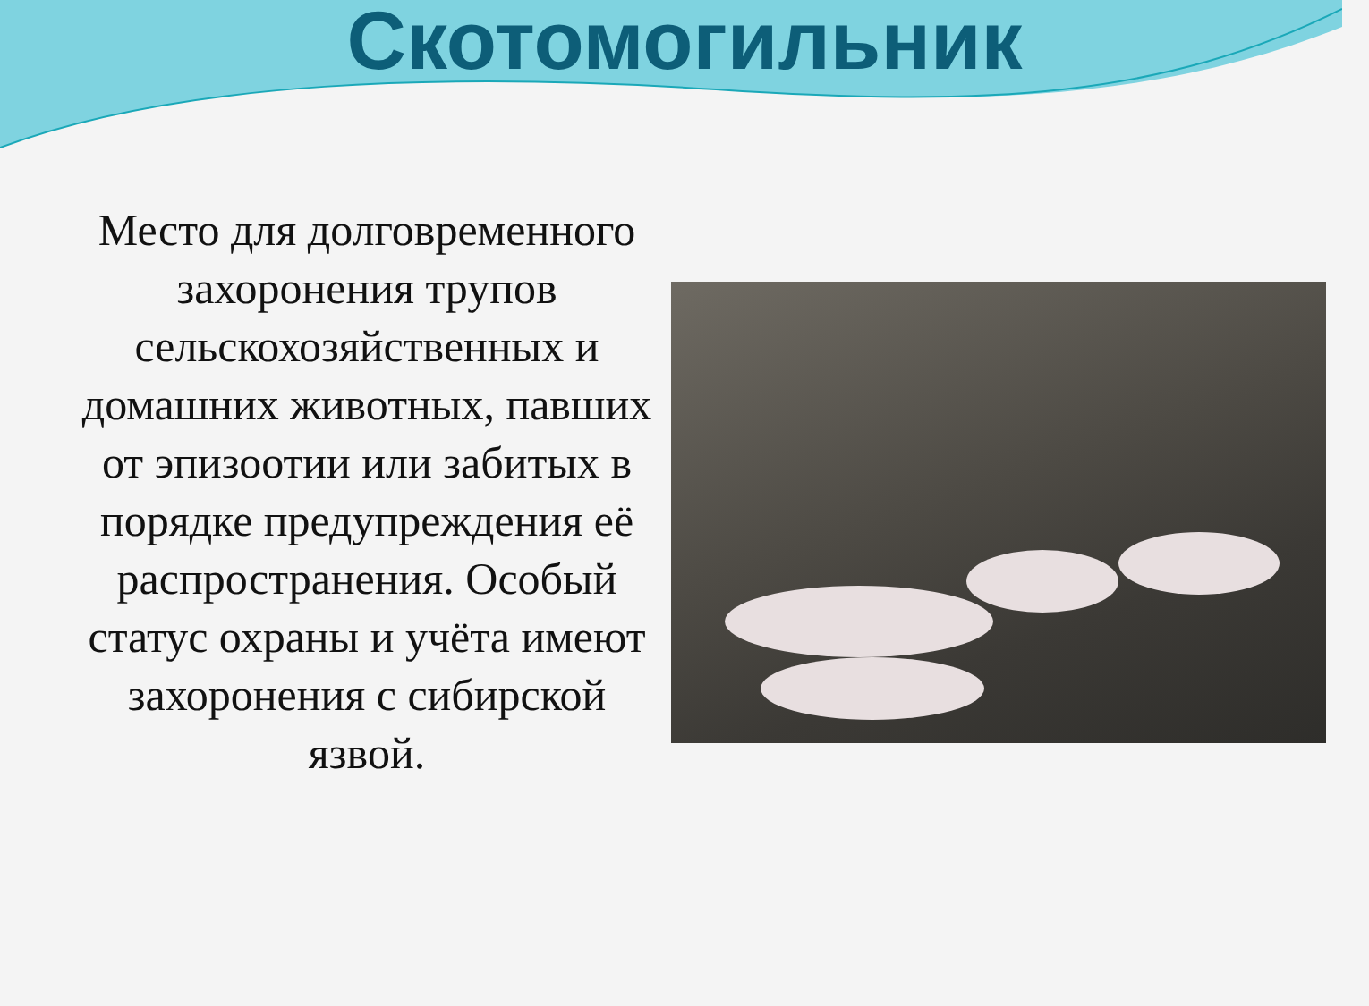Скотомогильник
Место для долговременного захоронения трупов сельскохозяйственных и домашних животных, павших от эпизоотии или забитых в порядке предупреждения её распространения. Особый статус охраны и учёта имеют захоронения с сибирской язвой.